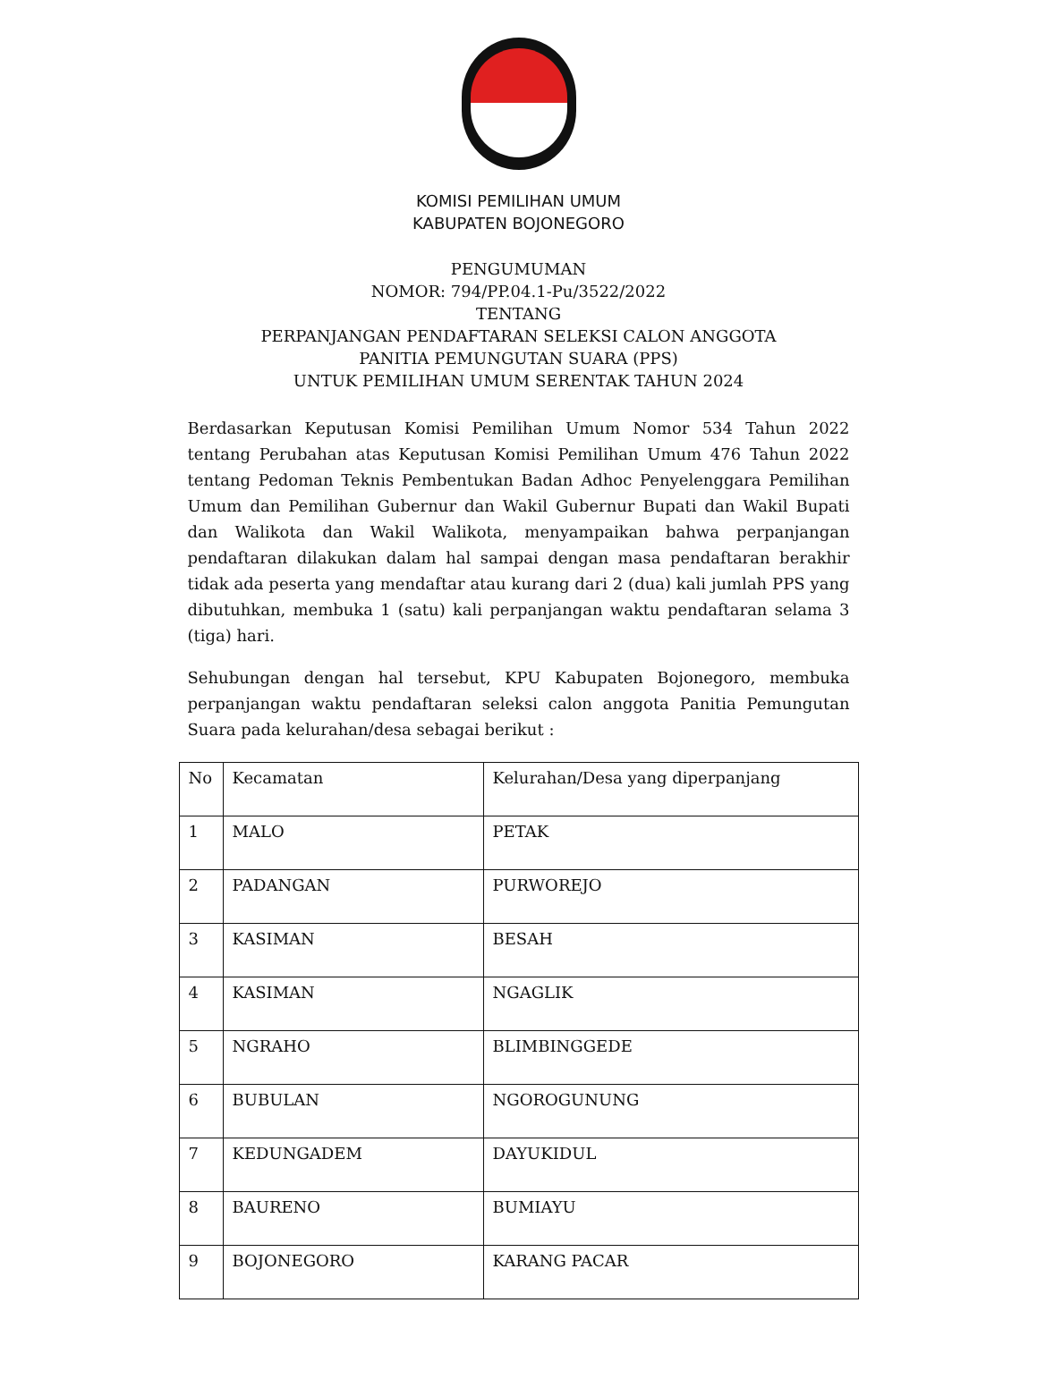KOMISI PEMILIHAN UMUM
KABUPATEN BOJONEGORO
PENGUMUMAN
NOMOR: 794/PP.04.1-Pu/3522/2022
TENTANG
PERPANJANGAN PENDAFTARAN SELEKSI CALON ANGGOTA
PANITIA PEMUNGUTAN SUARA (PPS)
UNTUK PEMILIHAN UMUM SERENTAK TAHUN 2024
Berdasarkan Keputusan Komisi Pemilihan Umum Nomor 534 Tahun 2022 tentang Perubahan atas Keputusan Komisi Pemilihan Umum 476 Tahun 2022 tentang Pedoman Teknis Pembentukan Badan Adhoc Penyelenggara Pemilihan Umum dan Pemilihan Gubernur dan Wakil Gubernur Bupati dan Wakil Bupati dan Walikota dan Wakil Walikota, menyampaikan bahwa perpanjangan pendaftaran dilakukan dalam hal sampai dengan masa pendaftaran berakhir tidak ada peserta yang mendaftar atau kurang dari 2 (dua) kali jumlah PPS yang dibutuhkan, membuka 1 (satu) kali perpanjangan waktu pendaftaran selama 3 (tiga) hari.
Sehubungan dengan hal tersebut, KPU Kabupaten Bojonegoro, membuka perpanjangan waktu pendaftaran seleksi calon anggota Panitia Pemungutan Suara pada kelurahan/desa sebagai berikut :
| No | Kecamatan | Kelurahan/Desa yang diperpanjang |
| 1 | MALO | PETAK |
| 2 | PADANGAN | PURWOREJO |
| 3 | KASIMAN | BESAH |
| 4 | KASIMAN | NGAGLIK |
| 5 | NGRAHO | BLIMBINGGEDE |
| 6 | BUBULAN | NGOROGUNUNG |
| 7 | KEDUNGADEM | DAYUKIDUL |
| 8 | BAURENO | BUMIAYU |
| 9 | BOJONEGORO | KARANG PACAR |